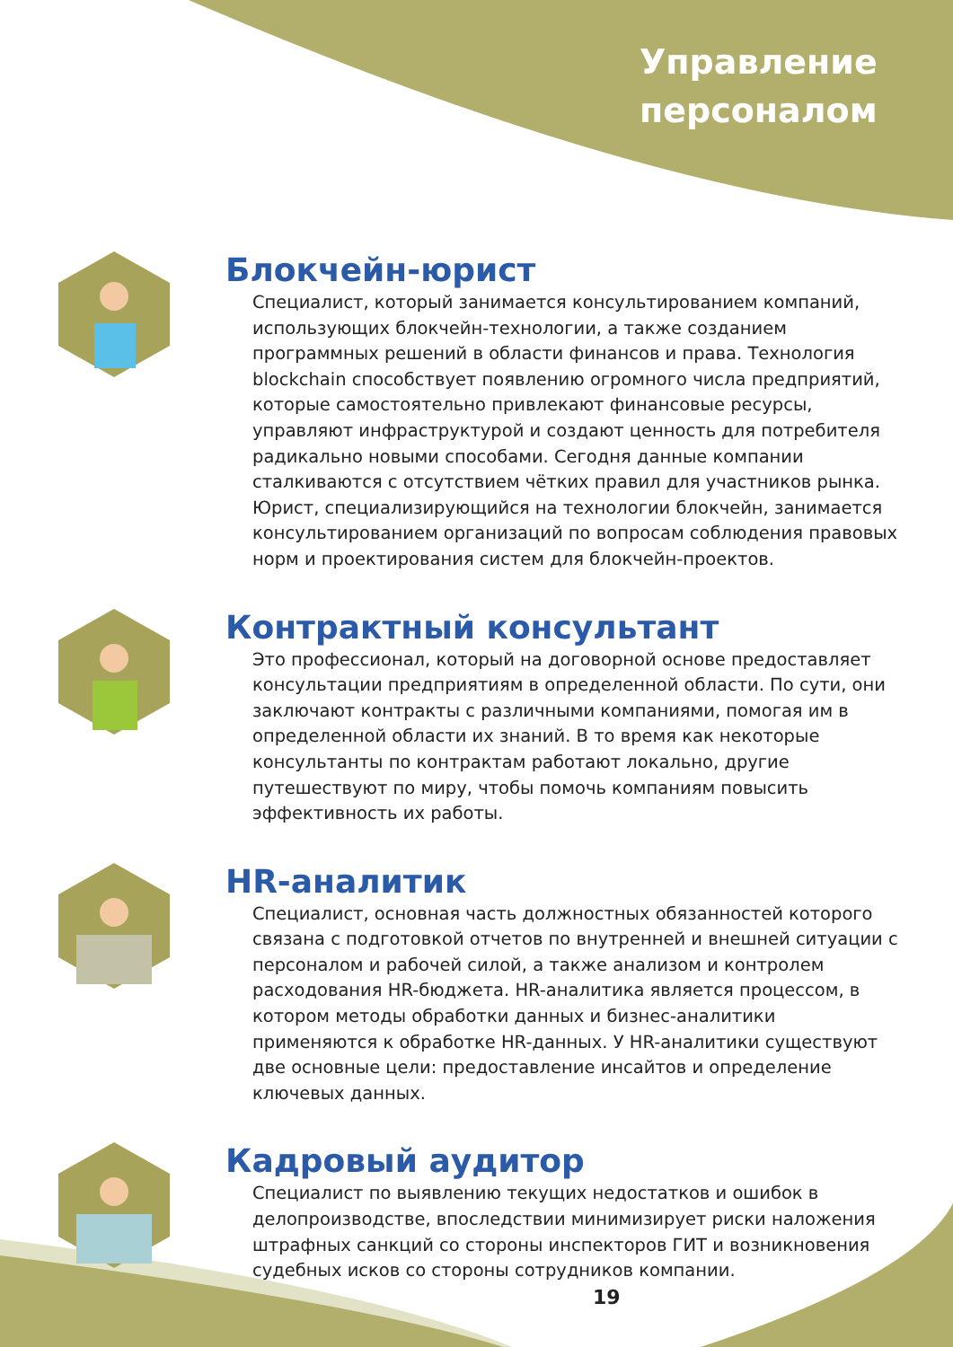Управление
персоналом
Блокчейн-юрист
Специалист, который занимается консультированием компаний, использующих блокчейн-технологии, а также созданием программных решений в области финансов и права. Технология blockchain способствует появлению огромного числа предприятий, которые самостоятельно привлекают финансовые ресурсы, управляют инфраструктурой и создают ценность для потребителя радикально новыми способами. Сегодня данные компании сталкиваются с отсутствием чётких правил для участников рынка. Юрист, специализирующийся на технологии блокчейн, занимается консультированием организаций по вопросам соблюдения правовых норм и проектирования систем для блокчейн-проектов.
Контрактный консультант
Это профессионал, который на договорной основе предоставляет консультации предприятиям в определенной области. По сути, они заключают контракты с различными компаниями, помогая им в определенной области их знаний. В то время как некоторые консультанты по контрактам работают локально, другие путешествуют по миру, чтобы помочь компаниям повысить эффективность их работы.
HR-аналитик
Специалист, основная часть должностных обязанностей которого связана с подготовкой отчетов по внутренней и внешней ситуации с персоналом и рабочей силой, а также анализом и контролем расходования HR-бюджета. HR-аналитика является процессом, в котором методы обработки данных и бизнес-аналитики применяются к обработке HR-данных. У HR-аналитики существуют две основные цели: предоставление инсайтов и определение ключевых данных.
Кадровый аудитор
Специалист по выявлению текущих недостатков и ошибок в делопроизводстве, впоследствии минимизирует риски наложения штрафных санкций со стороны инспекторов ГИТ и возникновения судебных исков со стороны сотрудников компании.
19